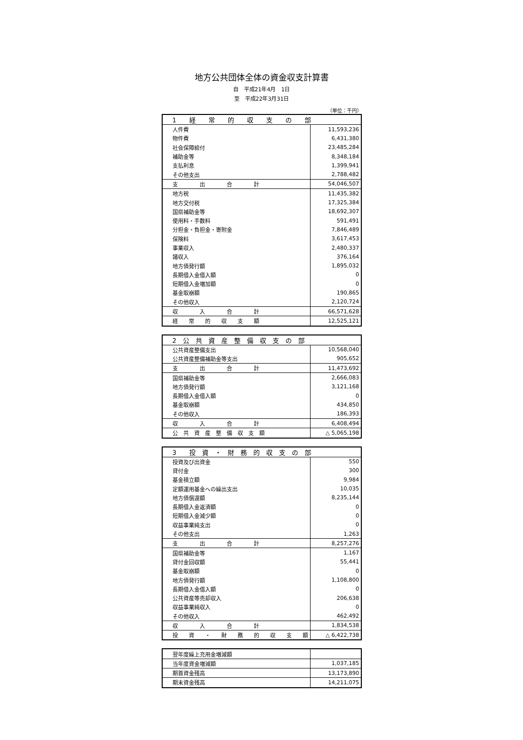地方公共団体全体の資金収支計算書
自　平成21年4月　1日
至　平成22年3月31日
（単位：千円）
| 1 経 常 的 収 支 の 部 | |
| 人件費 | 11,593,236 |
| 物件費 | 6,431,380 |
| 社会保障給付 | 23,485,284 |
| 補助金等 | 8,348,184 |
| 支払利息 | 1,399,941 |
| その他支出 | 2,788,482 |
| 支 出 合 計 | 54,046,507 |
| 地方税 | 11,435,382 |
| 地方交付税 | 17,325,384 |
| 国県補助金等 | 18,692,307 |
| 使用料・手数料 | 591,491 |
| 分担金・負担金・寄附金 | 7,846,489 |
| 保険料 | 3,617,453 |
| 事業収入 | 2,480,337 |
| 諸収入 | 376,164 |
| 地方債発行額 | 1,895,032 |
| 長期借入金借入額 | 0 |
| 短期借入金増加額 | 0 |
| 基金取崩額 | 190,865 |
| その他収入 | 2,120,724 |
| 収 入 合 計 | 66,571,628 |
| 経 常 的 収 支 額 | 12,525,121 |
| 2 公 共 資 産 整 備 収 支 の 部 | |
| 公共資産整備支出 | 10,568,040 |
| 公共資産整備補助金等支出 | 905,652 |
| 支 出 合 計 | 11,473,692 |
| 国県補助金等 | 2,666,083 |
| 地方債発行額 | 3,121,168 |
| 長期借入金借入額 | 0 |
| 基金取崩額 | 434,850 |
| その他収入 | 186,393 |
| 収 入 合 計 | 6,408,494 |
| 公 共 資 産 整 備 収 支 額 | △ 5,065,198 |
| 3 投 資 ・ 財 務 的 収 支 の 部 | |
| 投資及び出資金 | 550 |
| 貸付金 | 300 |
| 基金積立額 | 9,984 |
| 定額運用基金への繰出支出 | 10,035 |
| 地方債償還額 | 8,235,144 |
| 長期借入金返済額 | 0 |
| 短期借入金減少額 | 0 |
| 収益事業純支出 | 0 |
| その他支出 | 1,263 |
| 支 出 合 計 | 8,257,276 |
| 国県補助金等 | 1,167 |
| 貸付金回収額 | 55,441 |
| 基金取崩額 | 0 |
| 地方債発行額 | 1,108,800 |
| 長期借入金借入額 | 0 |
| 公共資産等売却収入 | 206,638 |
| 収益事業純収入 | 0 |
| その他収入 | 462,492 |
| 収 入 合 計 | 1,834,538 |
| 投 資 ・ 財 務 的 収 支 額 | △ 6,422,738 |
| 翌年度繰上充用金増減額 | |
| 当年度資金増減額 | 1,037,185 |
| 期首資金残高 | 13,173,890 |
| 期末資金残高 | 14,211,075 |